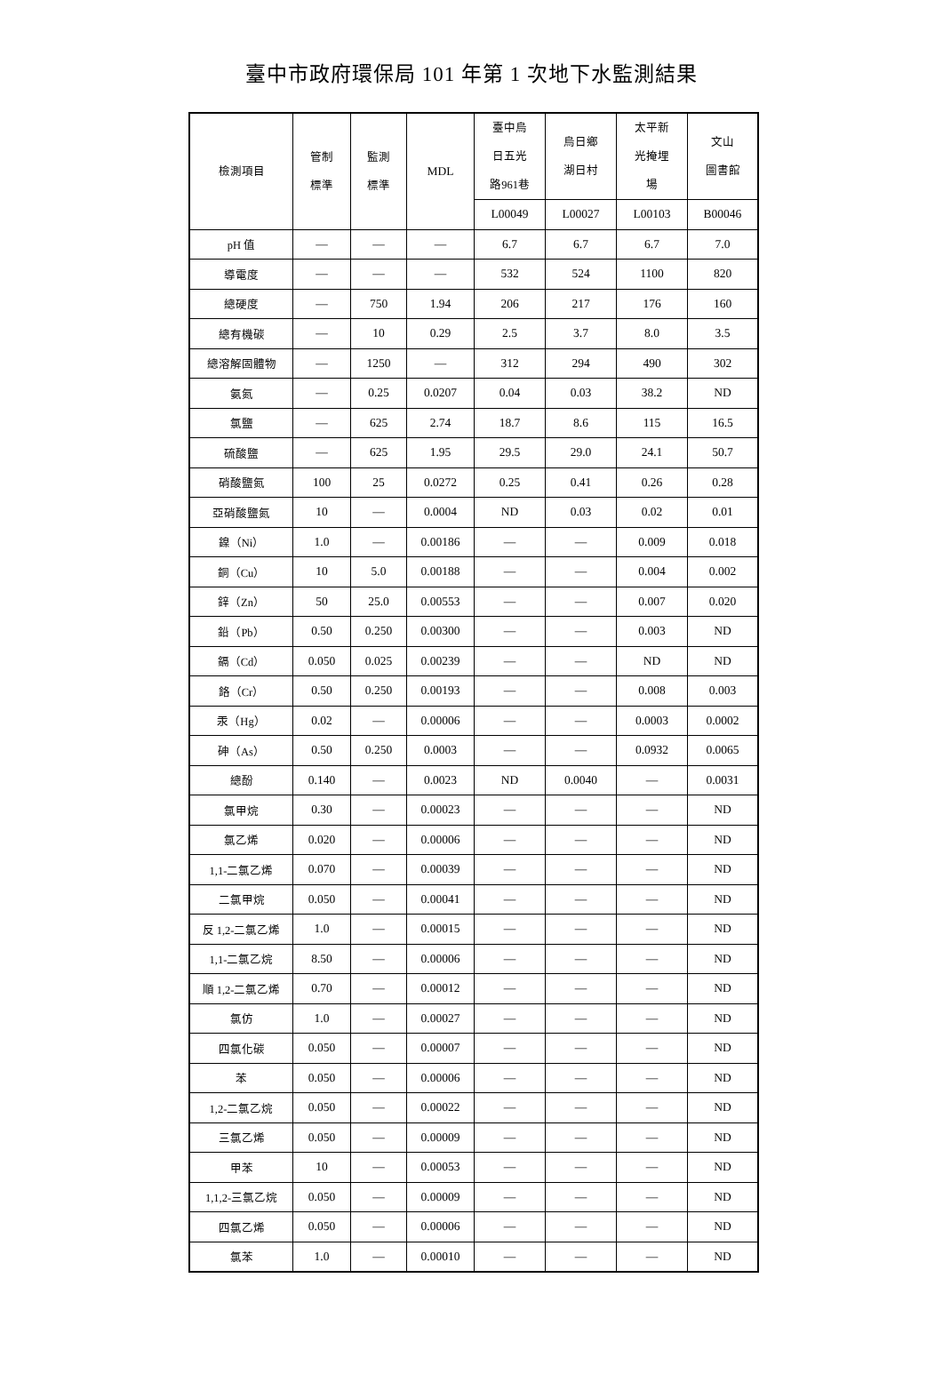臺中市政府環保局 101 年第 1 次地下水監測結果
| 檢測項目 | 管制 標準 | 監測 標準 | MDL | 臺中烏 日五光 路961巷 | 烏日鄉 湖日村 | 太平新 光掩埋 場 | 文山 圖書館 |
| --- | --- | --- | --- | --- | --- | --- | --- |
| | | | | L00049 | L00027 | L00103 | B00046 |
| pH 值 | — | — | — | 6.7 | 6.7 | 6.7 | 7.0 |
| 導電度 | — | — | — | 532 | 524 | 1100 | 820 |
| 總硬度 | — | 750 | 1.94 | 206 | 217 | 176 | 160 |
| 總有機碳 | — | 10 | 0.29 | 2.5 | 3.7 | 8.0 | 3.5 |
| 總溶解固體物 | — | 1250 | — | 312 | 294 | 490 | 302 |
| 氨氮 | — | 0.25 | 0.0207 | 0.04 | 0.03 | 38.2 | ND |
| 氯鹽 | — | 625 | 2.74 | 18.7 | 8.6 | 115 | 16.5 |
| 硫酸鹽 | — | 625 | 1.95 | 29.5 | 29.0 | 24.1 | 50.7 |
| 硝酸鹽氮 | 100 | 25 | 0.0272 | 0.25 | 0.41 | 0.26 | 0.28 |
| 亞硝酸鹽氮 | 10 | — | 0.0004 | ND | 0.03 | 0.02 | 0.01 |
| 鎳（Ni） | 1.0 | — | 0.00186 | — | — | 0.009 | 0.018 |
| 銅（Cu） | 10 | 5.0 | 0.00188 | — | — | 0.004 | 0.002 |
| 鋅（Zn） | 50 | 25.0 | 0.00553 | — | — | 0.007 | 0.020 |
| 鉛（Pb） | 0.50 | 0.250 | 0.00300 | — | — | 0.003 | ND |
| 鎘（Cd） | 0.050 | 0.025 | 0.00239 | — | — | ND | ND |
| 鉻（Cr） | 0.50 | 0.250 | 0.00193 | — | — | 0.008 | 0.003 |
| 汞（Hg） | 0.02 | — | 0.00006 | — | — | 0.0003 | 0.0002 |
| 砷（As） | 0.50 | 0.250 | 0.0003 | — | — | 0.0932 | 0.0065 |
| 總酚 | 0.140 | — | 0.0023 | ND | 0.0040 | — | 0.0031 |
| 氯甲烷 | 0.30 | — | 0.00023 | — | — | — | ND |
| 氯乙烯 | 0.020 | — | 0.00006 | — | — | — | ND |
| 1,1-二氯乙烯 | 0.070 | — | 0.00039 | — | — | — | ND |
| 二氯甲烷 | 0.050 | — | 0.00041 | — | — | — | ND |
| 反 1,2-二氯乙烯 | 1.0 | — | 0.00015 | — | — | — | ND |
| 1,1-二氯乙烷 | 8.50 | — | 0.00006 | — | — | — | ND |
| 順 1,2-二氯乙烯 | 0.70 | — | 0.00012 | — | — | — | ND |
| 氯仿 | 1.0 | — | 0.00027 | — | — | — | ND |
| 四氯化碳 | 0.050 | — | 0.00007 | — | — | — | ND |
| 苯 | 0.050 | — | 0.00006 | — | — | — | ND |
| 1,2-二氯乙烷 | 0.050 | — | 0.00022 | — | — | — | ND |
| 三氯乙烯 | 0.050 | — | 0.00009 | — | — | — | ND |
| 甲苯 | 10 | — | 0.00053 | — | — | — | ND |
| 1,1,2-三氯乙烷 | 0.050 | — | 0.00009 | — | — | — | ND |
| 四氯乙烯 | 0.050 | — | 0.00006 | — | — | — | ND |
| 氯苯 | 1.0 | — | 0.00010 | — | — | — | ND |